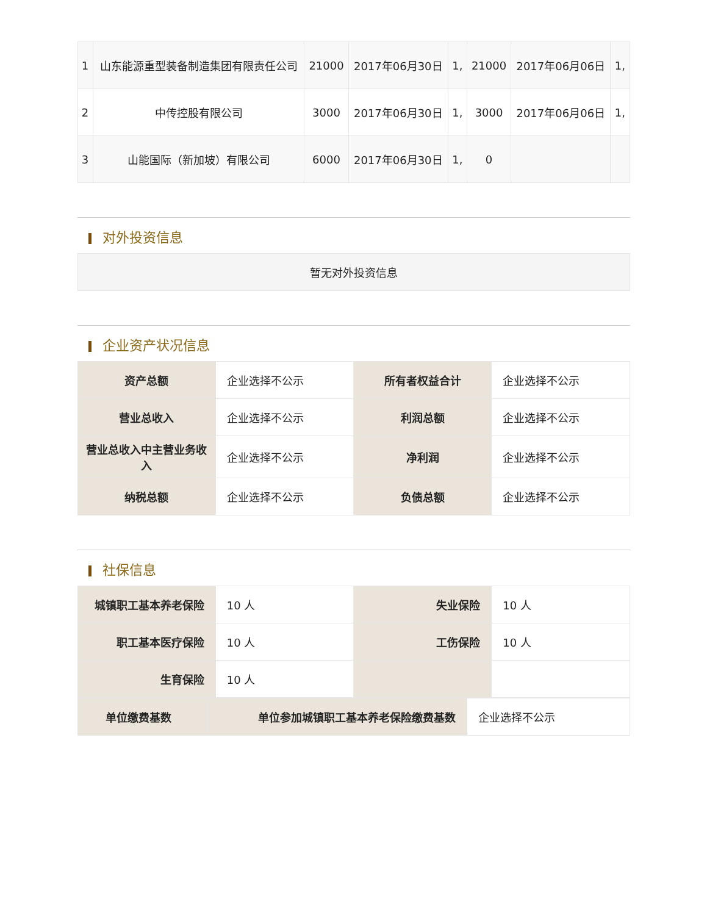| 1 | 山东能源重型装备制造集团有限责任公司 | 21000 | 2017年06月30日 | 1, | 21000 | 2017年06月06日 | 1, |
| 2 | 中传控股有限公司 | 3000 | 2017年06月30日 | 1, | 3000 | 2017年06月06日 | 1, |
| 3 | 山能国际（新加坡）有限公司 | 6000 | 2017年06月30日 | 1, | 0 | | |
对外投资信息
| 暂无对外投资信息 |
企业资产状况信息
| 资产总额 | 企业选择不公示 | 所有者权益合计 | 企业选择不公示 |
| 营业总收入 | 企业选择不公示 | 利润总额 | 企业选择不公示 |
| 营业总收入中主营业务收入 | 企业选择不公示 | 净利润 | 企业选择不公示 |
| 纳税总额 | 企业选择不公示 | 负债总额 | 企业选择不公示 |
社保信息
| 城镇职工基本养老保险 | 10 人 | 失业保险 | 10 人 |
| 职工基本医疗保险 | 10 人 | 工伤保险 | 10 人 |
| 生育保险 | 10 人 | | |
| 单位缴费基数 | 单位参加城镇职工基本养老保险缴费基数 | 企业选择不公示 |